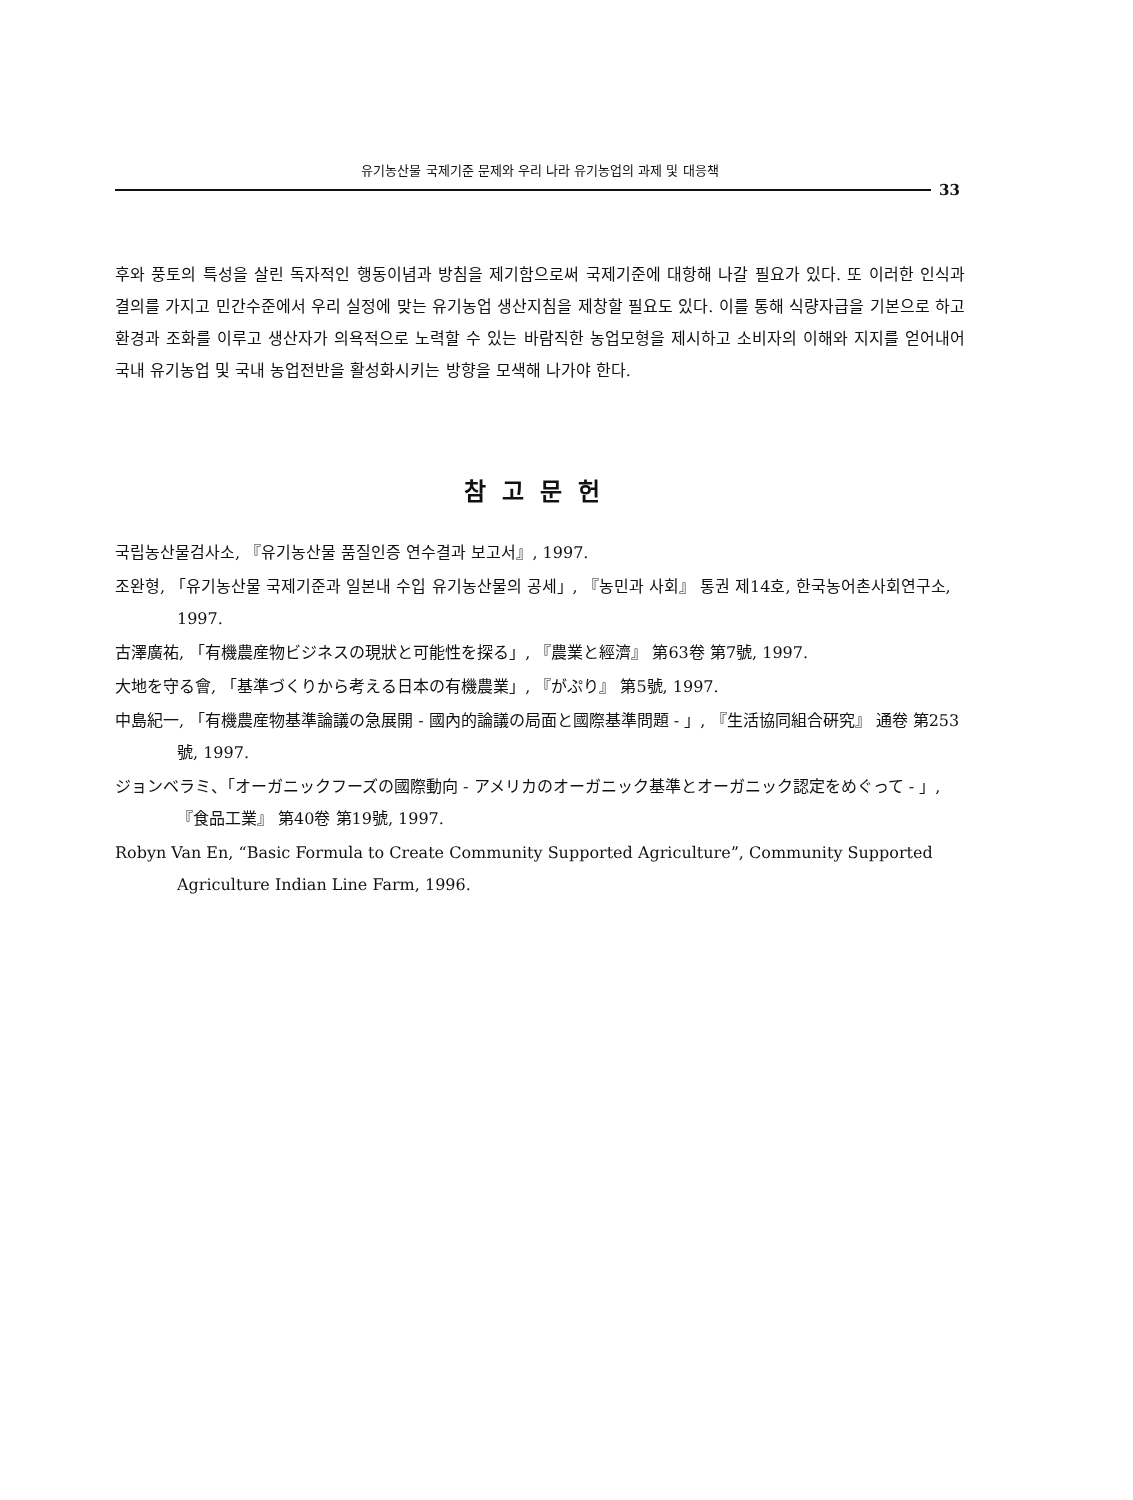유기농산물 국제기준 문제와 우리 나라 유기농업의 과제 및 대응책
33
후와 풍토의 특성을 살린 독자적인 행동이념과 방침을 제기함으로써 국제기준에 대항해 나갈 필요가 있다. 또 이러한 인식과 결의를 가지고 민간수준에서 우리 실정에 맞는 유기농업 생산지침을 제창할 필요도 있다. 이를 통해 식량자급을 기본으로 하고 환경과 조화를 이루고 생산자가 의욕적으로 노력할 수 있는 바람직한 농업모형을 제시하고 소비자의 이해와 지지를 얻어내어 국내 유기농업 및 국내 농업전반을 활성화시키는 방향을 모색해 나가야 한다.
참고문헌
국립농산물검사소, 『유기농산물 품질인증 연수결과 보고서』, 1997.
조완형, 「유기농산물 국제기준과 일본내 수입 유기농산물의 공세」, 『농민과 사회』 통권 제14호, 한국농어촌사회연구소, 1997.
古澤廣祐, 「有機農産物ビジネスの現狀と可能性を探る」, 『農業と經濟』 第63卷 第7號, 1997.
大地を守る會, 「基準づくりから考える日本の有機農業」, 『がぷり』 第5號, 1997.
中島紀一, 「有機農産物基準論議の急展開 - 國內的論議の局面と國際基準問題 - 」, 『生活協同組合硏究』 通卷 第253號, 1997.
ジョンベラミ、「オーガニックフーズの國際動向 - アメリカのオーガニック基準とオーガニック認定をめぐって - 」, 『食品工業』 第40卷 第19號, 1997.
Robyn Van En, “Basic Formula to Create Community Supported Agriculture”, Community Supported Agriculture Indian Line Farm, 1996.